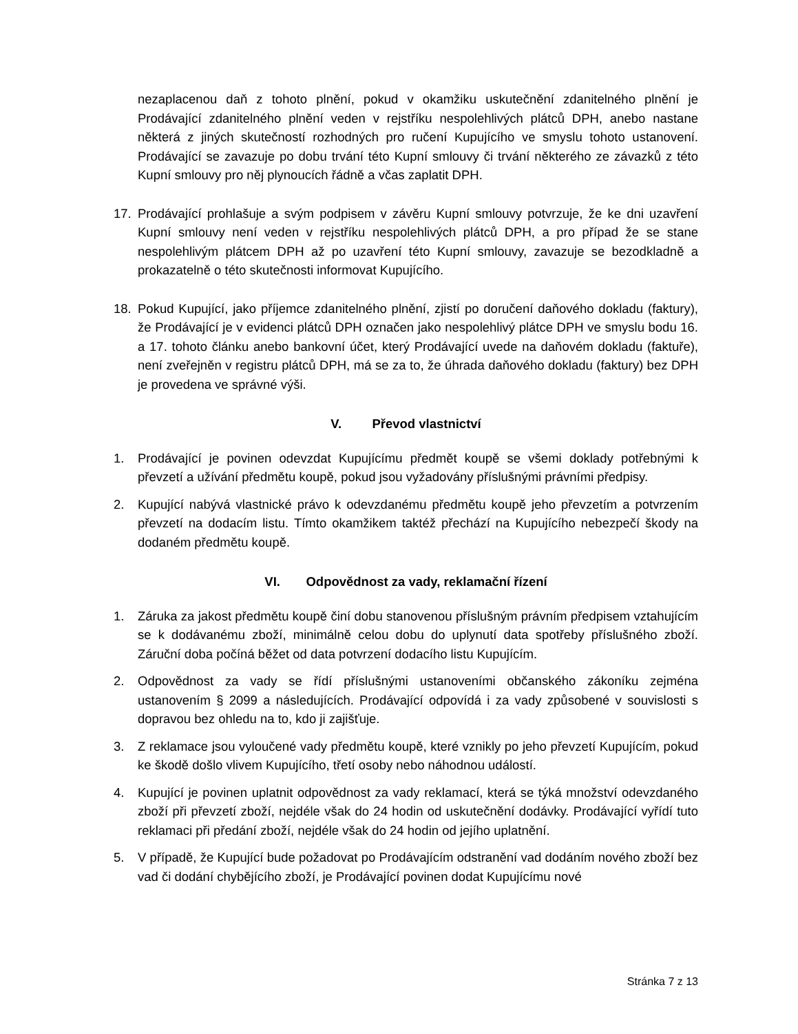nezaplacenou daň z tohoto plnění, pokud v okamžiku uskutečnění zdanitelného plnění je Prodávající zdanitelného plnění veden v rejstříku nespolehlivých plátců DPH, anebo nastane některá z jiných skutečností rozhodných pro ručení Kupujícího ve smyslu tohoto ustanovení. Prodávající se zavazuje po dobu trvání této Kupní smlouvy či trvání některého ze závazků z této Kupní smlouvy pro něj plynoucích řádně a včas zaplatit DPH.
17. Prodávající prohlašuje a svým podpisem v závěru Kupní smlouvy potvrzuje, že ke dni uzavření Kupní smlouvy není veden v rejstříku nespolehlivých plátců DPH, a pro případ že se stane nespolehlivým plátcem DPH až po uzavření této Kupní smlouvy, zavazuje se bezodkladně a prokazatelně o této skutečnosti informovat Kupujícího.
18. Pokud Kupující, jako příjemce zdanitelného plnění, zjistí po doručení daňového dokladu (faktury), že Prodávající je v evidenci plátců DPH označen jako nespolehlivý plátce DPH ve smyslu bodu 16. a 17. tohoto článku anebo bankovní účet, který Prodávající uvede na daňovém dokladu (faktuře), není zveřejněn v registru plátců DPH, má se za to, že úhrada daňového dokladu (faktury) bez DPH je provedena ve správné výši.
V. Převod vlastnictví
1. Prodávající je povinen odevzdat Kupujícímu předmět koupě se všemi doklady potřebnými k převzetí a užívání předmětu koupě, pokud jsou vyžadovány příslušnými právními předpisy.
2. Kupující nabývá vlastnické právo k odevzdanému předmětu koupě jeho převzetím a potvrzením převzetí na dodacím listu. Tímto okamžikem taktéž přechází na Kupujícího nebezpečí škody na dodaném předmětu koupě.
VI. Odpovědnost za vady, reklamační řízení
1. Záruka za jakost předmětu koupě činí dobu stanovenou příslušným právním předpisem vztahujícím se k dodávanému zboží, minimálně celou dobu do uplynutí data spotřeby příslušného zboží. Záruční doba počíná běžet od data potvrzení dodacího listu Kupujícím.
2. Odpovědnost za vady se řídí příslušnými ustanoveními občanského zákoníku zejména ustanovením § 2099 a následujících. Prodávající odpovídá i za vady způsobené v souvislosti s dopravou bez ohledu na to, kdo ji zajišťuje.
3. Z reklamace jsou vyloučené vady předmětu koupě, které vznikly po jeho převzetí Kupujícím, pokud ke škodě došlo vlivem Kupujícího, třetí osoby nebo náhodnou událostí.
4. Kupující je povinen uplatnit odpovědnost za vady reklamací, která se týká množství odevzdaného zboží při převzetí zboží, nejdéle však do 24 hodin od uskutečnění dodávky. Prodávající vyřídí tuto reklamaci při předání zboží, nejdéle však do 24 hodin od jejího uplatnění.
5. V případě, že Kupující bude požadovat po Prodávajícím odstranění vad dodáním nového zboží bez vad či dodání chybějícího zboží, je Prodávající povinen dodat Kupujícímu nové
Stránka 7 z 13